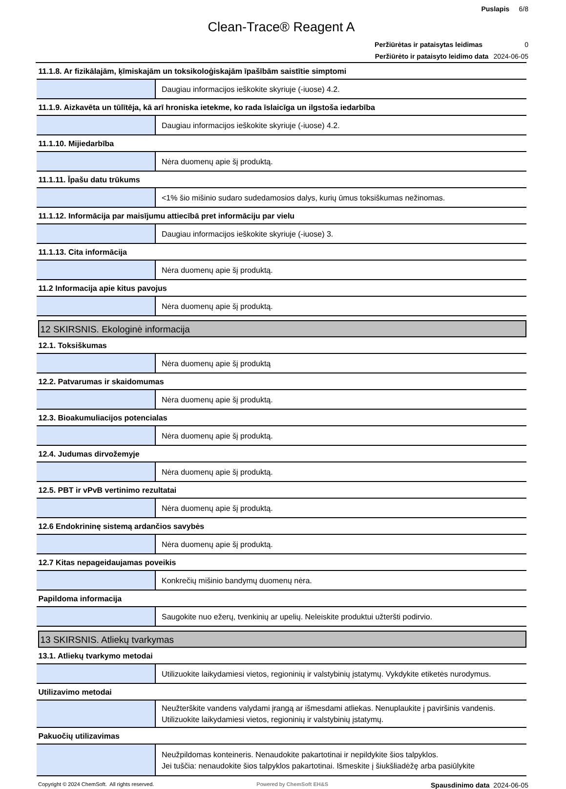Puslapis 6/8
Clean-Trace® Reagent A
Peržiūrėtas ir pataisytas leidimas 0
Peržiūrėto ir pataisyto leidimo data 2024-06-05
| 11.1.8. Ar fizikālajām, ķīmiskajām un toksikoloģiskajām īpašībām saistītie simptomi | |
| | Daugiau informacijos ieškokite skyriuje (-iuose) 4.2. |
| 11.1.9. Aizkavēta un tūlītēja, kā arī hroniska ietekme, ko rada īslaicīga un ilgstoša iedarbība | |
| | Daugiau informacijos ieškokite skyriuje (-iuose) 4.2. |
| 11.1.10. Mijiedarbība | |
| | Nėra duomenų apie šį produktą. |
| 11.1.11. Īpašu datu trūkums | |
| | <1% šio mišinio sudaro sudedamosios dalys, kurių ūmus toksiškumas nežinomas. |
| 11.1.12. Informācija par maisījumu attiecībā pret informāciju par vielu | |
| | Daugiau informacijos ieškokite skyriuje (-iuose) 3. |
| 11.1.13. Cita informācija | |
| | Nėra duomenų apie šį produktą. |
| 11.2 Informacija apie kitus pavojus | |
| | Nėra duomenų apie šį produktą. |
| 12 SKIRSNIS. Ekologinė informacija | |
| 12.1. Toksiškumas | |
| | Nėra duomenų apie šį produktą |
| 12.2. Patvarumas ir skaidomumas | |
| | Nėra duomenų apie šį produktą. |
| 12.3. Bioakumuliacijos potencialas | |
| | Nėra duomenų apie šį produktą. |
| 12.4. Judumas dirvožemyje | |
| | Nėra duomenų apie šį produktą. |
| 12.5. PBT ir vPvB vertinimo rezultatai | |
| | Nėra duomenų apie šį produktą. |
| 12.6 Endokrininę sistemą ardančios savybės | |
| | Nėra duomenų apie šį produktą. |
| 12.7 Kitas nepageidaujamas poveikis | |
| | Konkrečių mišinio bandymų duomenų nėra. |
| Papildoma informacija | |
| | Saugokite nuo ežerų, tvenkinių ar upelių. Neleiskite produktui užteršti podirvio. |
| 13 SKIRSNIS. Atliekų tvarkymas | |
| 13.1. Atliekų tvarkymo metodai | |
| | Utilizuokite laikydamiesi vietos, regioninių ir valstybinių įstatymų. Vykdykite etiketės nurodymus. |
| Utilizavimo metodai | |
| | Neužterškite vandens valydami įrangą ar išmesdami atliekas. Nenuplaukite į paviršinis vandenis. Utilizuokite laikydamiesi vietos, regioninių ir valstybinių įstatymų. |
| Pakuočių utilizavimas | |
| | Neužpildomas konteineris. Nenaudokite pakartotinai ir nepildykite šios talpyklos. Jei tuščia: nenaudokite šios talpyklos pakartotinai. Išmeskite į šiukšliadėžę arba pasiūlykite |
Copyright © 2024 ChemSoft. All rights reserved. Powered by ChemSoft EH&S Spausdinimo data 2024-06-05